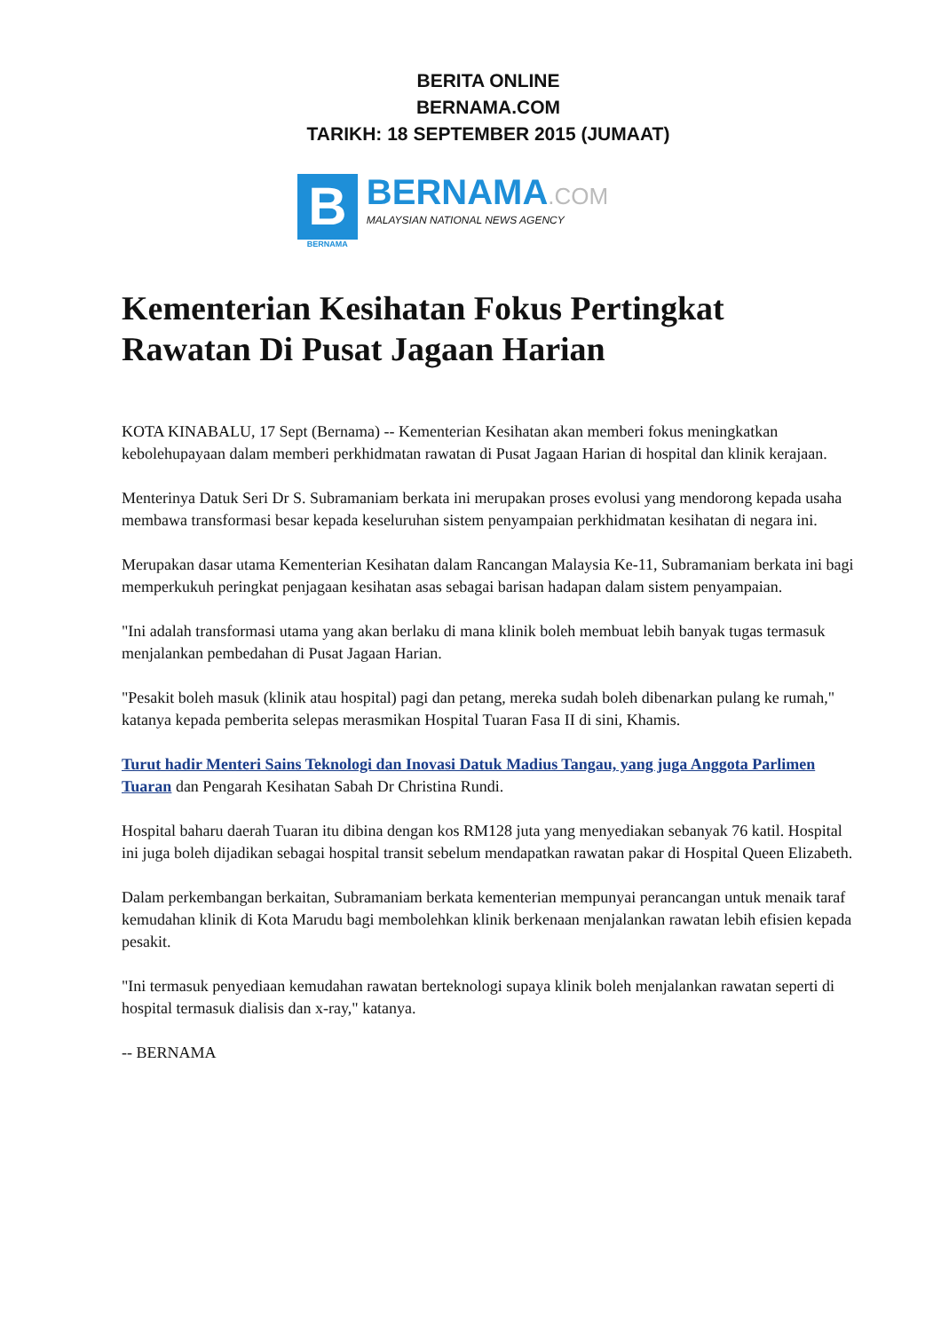BERITA ONLINE
BERNAMA.COM
TARIKH: 18 SEPTEMBER 2015 (JUMAAT)
B
BERNAMA
BERNAMA.COM
MALAYSIAN NATIONAL NEWS AGENCY
Kementerian Kesihatan Fokus Pertingkat Rawatan Di Pusat Jagaan Harian
KOTA KINABALU, 17 Sept (Bernama) -- Kementerian Kesihatan akan memberi fokus meningkatkan kebolehupayaan dalam memberi perkhidmatan rawatan di Pusat Jagaan Harian di hospital dan klinik kerajaan.
Menterinya Datuk Seri Dr S. Subramaniam berkata ini merupakan proses evolusi yang mendorong kepada usaha membawa transformasi besar kepada keseluruhan sistem penyampaian perkhidmatan kesihatan di negara ini.
Merupakan dasar utama Kementerian Kesihatan dalam Rancangan Malaysia Ke-11, Subramaniam berkata ini bagi memperkukuh peringkat penjagaan kesihatan asas sebagai barisan hadapan dalam sistem penyampaian.
"Ini adalah transformasi utama yang akan berlaku di mana klinik boleh membuat lebih banyak tugas termasuk menjalankan pembedahan di Pusat Jagaan Harian.
"Pesakit boleh masuk (klinik atau hospital) pagi dan petang, mereka sudah boleh dibenarkan pulang ke rumah," katanya kepada pemberita selepas merasmikan Hospital Tuaran Fasa II di sini, Khamis.
Turut hadir Menteri Sains Teknologi dan Inovasi Datuk Madius Tangau, yang juga Anggota Parlimen Tuaran dan Pengarah Kesihatan Sabah Dr Christina Rundi.
Hospital baharu daerah Tuaran itu dibina dengan kos RM128 juta yang menyediakan sebanyak 76 katil. Hospital ini juga boleh dijadikan sebagai hospital transit sebelum mendapatkan rawatan pakar di Hospital Queen Elizabeth.
Dalam perkembangan berkaitan, Subramaniam berkata kementerian mempunyai perancangan untuk menaik taraf kemudahan klinik di Kota Marudu bagi membolehkan klinik berkenaan menjalankan rawatan lebih efisien kepada pesakit.
"Ini termasuk penyediaan kemudahan rawatan berteknologi supaya klinik boleh menjalankan rawatan seperti di hospital termasuk dialisis dan x-ray," katanya.
-- BERNAMA